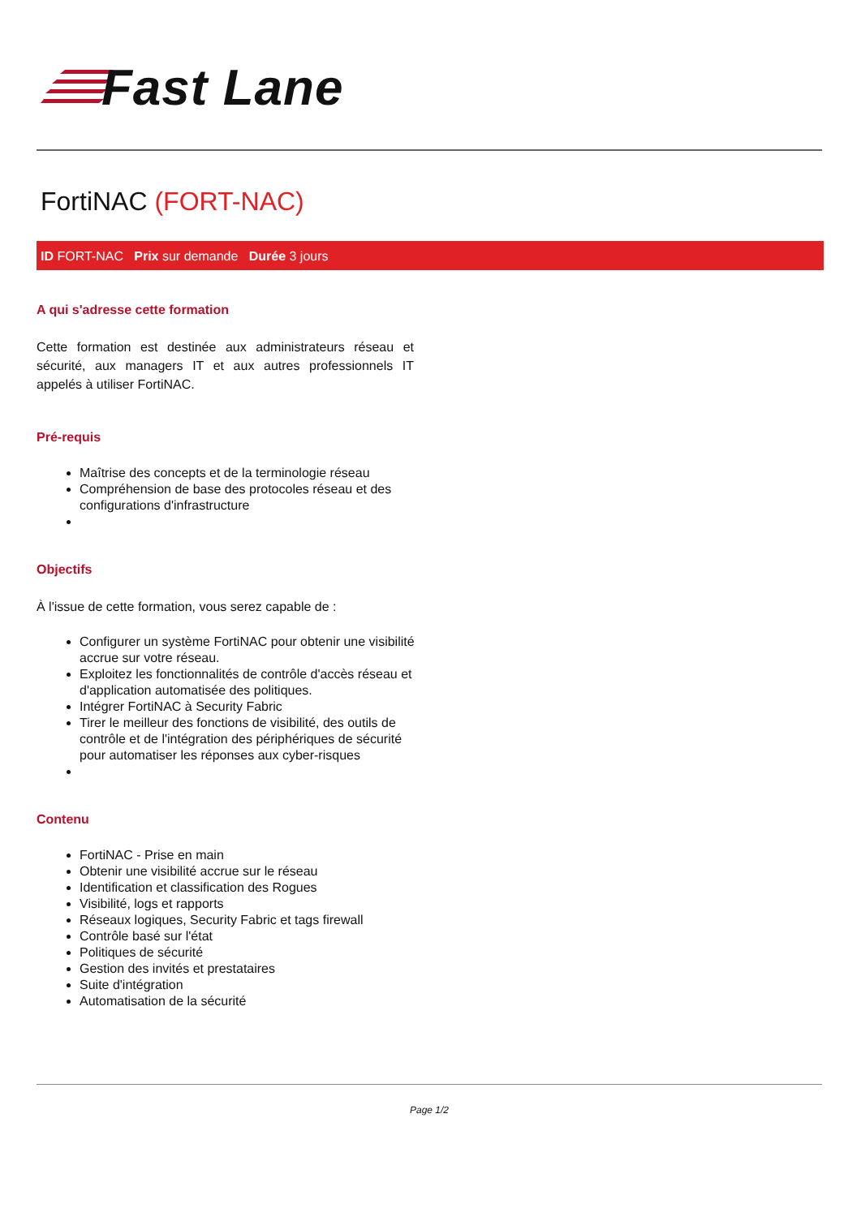Fast Lane
FortiNAC (FORT-NAC)
ID FORT-NAC Prix sur demande Durée 3 jours
A qui s'adresse cette formation
Cette formation est destinée aux administrateurs réseau et sécurité, aux managers IT et aux autres professionnels IT appelés à utiliser FortiNAC.
Pré-requis
Maîtrise des concepts et de la terminologie réseau
Compréhension de base des protocoles réseau et des configurations d'infrastructure
Objectifs
À l'issue de cette formation, vous serez capable de :
Configurer un système FortiNAC pour obtenir une visibilité accrue sur votre réseau.
Exploitez les fonctionnalités de contrôle d'accès réseau et d'application automatisée des politiques.
Intégrer FortiNAC à Security Fabric
Tirer le meilleur des fonctions de visibilité, des outils de contrôle et de l'intégration des périphériques de sécurité pour automatiser les réponses aux cyber-risques
Contenu
FortiNAC - Prise en main
Obtenir une visibilité accrue sur le réseau
Identification et classification des Rogues
Visibilité, logs et rapports
Réseaux logiques, Security Fabric et tags firewall
Contrôle basé sur l'état
Politiques de sécurité
Gestion des invités et prestataires
Suite d'intégration
Automatisation de la sécurité
Page 1/2